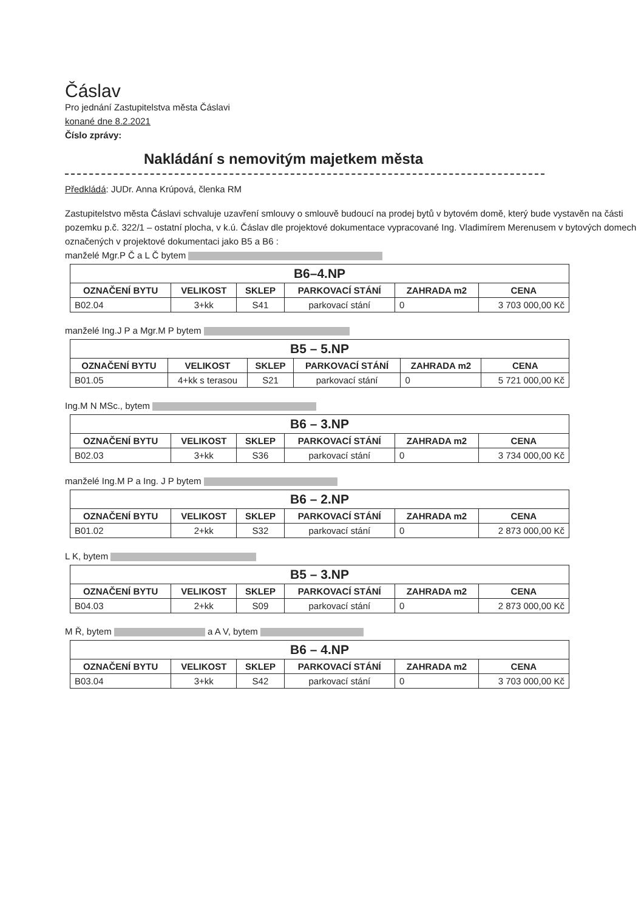Čáslav
Pro jednání Zastupitelstva města Čáslavi
konané dne 8.2.2021
Číslo zprávy:
Nakládání s nemovitým majetkem města
Předkládá: JUDr. Anna Krúpová, členka RM
Zastupitelstvo města Čáslavi schvaluje uzavření smlouvy o smlouvě budoucí na prodej bytů v bytovém domě, který bude vystavěn na části pozemku p.č. 322/1 – ostatní plocha, v k.ú. Čáslav dle projektové dokumentace vypracované Ing. Vladimírem Merenusem v bytových domech označených v projektové dokumentaci jako B5 a B6 :
manželé Mgr.P Č a L Č bytem
| B6–4.NP | | | | | |
| --- | --- | --- | --- | --- | --- |
| OZNAČENÍ BYTU | VELIKOST | SKLEP | PARKOVACÍ STÁNÍ | ZAHRADA m2 | CENA |
| B02.04 | 3+kk | S41 | parkovací stání | 0 | 3 703 000,00 Kč |
manželé Ing.J P a Mgr.M P bytem
| B5 – 5.NP | | | | | |
| --- | --- | --- | --- | --- | --- |
| OZNAČENÍ BYTU | VELIKOST | SKLEP | PARKOVACÍ STÁNÍ | ZAHRADA m2 | CENA |
| B01.05 | 4+kk s terasou | S21 | parkovací stání | 0 | 5 721 000,00 Kč |
Ing.M N MSc., bytem
| B6 – 3.NP | | | | | |
| --- | --- | --- | --- | --- | --- |
| OZNAČENÍ BYTU | VELIKOST | SKLEP | PARKOVACÍ STÁNÍ | ZAHRADA m2 | CENA |
| B02.03 | 3+kk | S36 | parkovací stání | 0 | 3 734 000,00 Kč |
manželé Ing.M P a Ing. J P bytem
| B6 – 2.NP | | | | | |
| --- | --- | --- | --- | --- | --- |
| OZNAČENÍ BYTU | VELIKOST | SKLEP | PARKOVACÍ STÁNÍ | ZAHRADA m2 | CENA |
| B01.02 | 2+kk | S32 | parkovací stání | 0 | 2 873 000,00 Kč |
L K, bytem
| B5 – 3.NP | | | | | |
| --- | --- | --- | --- | --- | --- |
| OZNAČENÍ BYTU | VELIKOST | SKLEP | PARKOVACÍ STÁNÍ | ZAHRADA m2 | CENA |
| B04.03 | 2+kk | S09 | parkovací stání | 0 | 2 873 000,00 Kč |
M Ř, bytem a A V, bytem
| B6 – 4.NP | | | | | |
| --- | --- | --- | --- | --- | --- |
| OZNAČENÍ BYTU | VELIKOST | SKLEP | PARKOVACÍ STÁNÍ | ZAHRADA m2 | CENA |
| B03.04 | 3+kk | S42 | parkovací stání | 0 | 3 703 000,00 Kč |